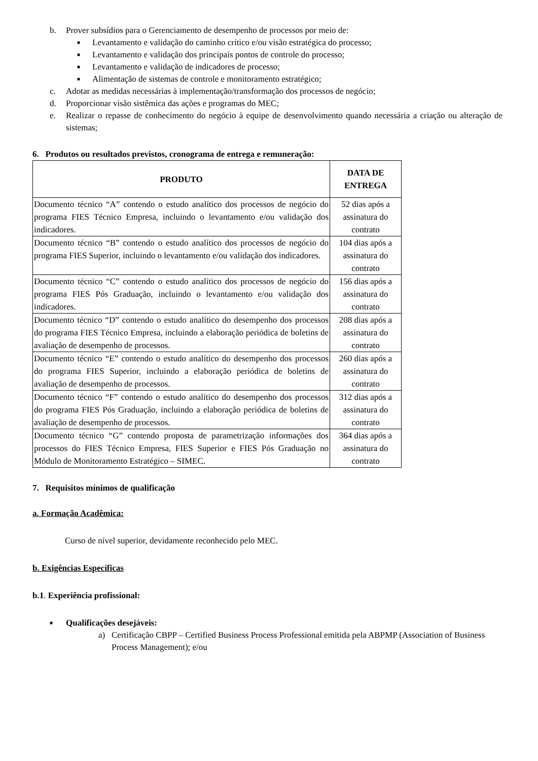b. Prover subsídios para o Gerenciamento de desempenho de processos por meio de:
■ Levantamento e validação do caminho crítico e/ou visão estratégica do processo;
■ Levantamento e validação dos principais pontos de controle do processo;
■ Levantamento e validação de indicadores de processo;
■ Alimentação de sistemas de controle e monitoramento estratégico;
c. Adotar as medidas necessárias à implementação/transformação dos processos de negócio;
d. Proporcionar visão sistêmica das ações e programas do MEC;
e. Realizar o repasse de conhecimento do negócio à equipe de desenvolvimento quando necessária a criação ou alteração de sistemas;
6. Produtos ou resultados previstos, cronograma de entrega e remuneração:
| PRODUTO | DATA DE ENTREGA |
| --- | --- |
| Documento técnico “A” contendo o estudo analítico dos processos de negócio do programa FIES Técnico Empresa, incluindo o levantamento e/ou validação dos indicadores. | 52 dias após a assinatura do contrato |
| Documento técnico “B” contendo o estudo analítico dos processos de negócio do programa FIES Superior, incluindo o levantamento e/ou validação dos indicadores. | 104 dias após a assinatura do contrato |
| Documento técnico “C” contendo o estudo analítico dos processos de negócio do programa FIES Pós Graduação, incluindo o levantamento e/ou validação dos indicadores. | 156 dias após a assinatura do contrato |
| Documento técnico “D” contendo o estudo analítico do desempenho dos processos do programa FIES Técnico Empresa, incluindo a elaboração periódica de boletins de avaliação de desempenho de processos. | 208 dias após a assinatura do contrato |
| Documento técnico “E” contendo o estudo analítico do desempenho dos processos do programa FIES Superior, incluindo a elaboração periódica de boletins de avaliação de desempenho de processos. | 260 dias após a assinatura do contrato |
| Documento técnico “F” contendo o estudo analítico do desempenho dos processos do programa FIES Pós Graduação, incluindo a elaboração periódica de boletins de avaliação de desempenho de processos. | 312 dias após a assinatura do contrato |
| Documento técnico “G” contendo proposta de parametrização informações dos processos do FIES Técnico Empresa, FIES Superior e FIES Pós Graduação no Módulo de Monitoramento Estratégico – SIMEC. | 364 dias após a assinatura do contrato |
7. Requisitos mínimos de qualificação
a. Formação Acadêmica:
Curso de nível superior, devidamente reconhecido pelo MEC.
b. Exigências Específicas
b.1. Experiência profissional:
■ Qualificações desejáveis:
a) Certificação CBPP – Certified Business Process Professional emitida pela ABPMP (Association of Business Process Management); e/ou